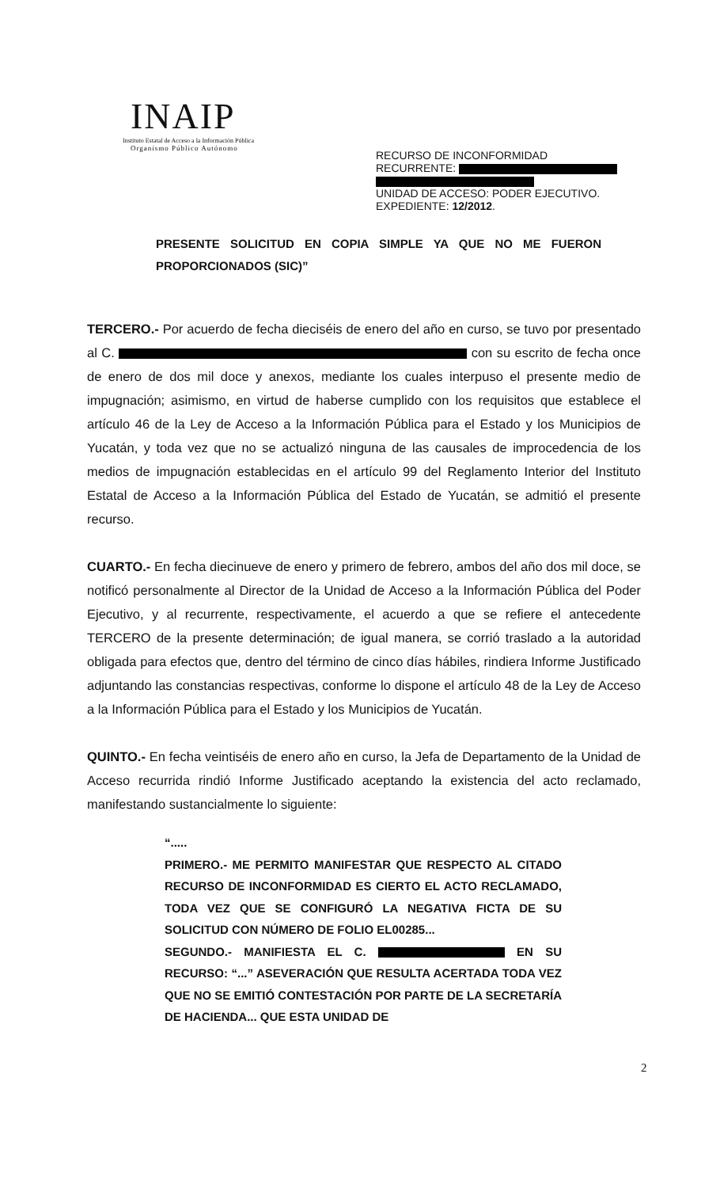INAIP
Instituto Estatal de Acceso a la Información Pública
Organismo Público Autónomo
RECURSO DE INCONFORMIDAD
RECURRENTE:
UNIDAD DE ACCESO: PODER EJECUTIVO.
EXPEDIENTE: 12/2012.
PRESENTE SOLICITUD EN COPIA SIMPLE YA QUE NO ME FUERON PROPORCIONADOS (SIC)”
TERCERO.- Por acuerdo de fecha dieciséis de enero del año en curso, se tuvo por presentado al C. con su escrito de fecha once de enero de dos mil doce y anexos, mediante los cuales interpuso el presente medio de impugnación; asimismo, en virtud de haberse cumplido con los requisitos que establece el artículo 46 de la Ley de Acceso a la Información Pública para el Estado y los Municipios de Yucatán, y toda vez que no se actualizó ninguna de las causales de improcedencia de los medios de impugnación establecidas en el artículo 99 del Reglamento Interior del Instituto Estatal de Acceso a la Información Pública del Estado de Yucatán, se admitió el presente recurso.
CUARTO.- En fecha diecinueve de enero y primero de febrero, ambos del año dos mil doce, se notificó personalmente al Director de la Unidad de Acceso a la Información Pública del Poder Ejecutivo, y al recurrente, respectivamente, el acuerdo a que se refiere el antecedente TERCERO de la presente determinación; de igual manera, se corrió traslado a la autoridad obligada para efectos que, dentro del término de cinco días hábiles, rindiera Informe Justificado adjuntando las constancias respectivas, conforme lo dispone el artículo 48 de la Ley de Acceso a la Información Pública para el Estado y los Municipios de Yucatán.
QUINTO.- En fecha veintiséis de enero año en curso, la Jefa de Departamento de la Unidad de Acceso recurrida rindió Informe Justificado aceptando la existencia del acto reclamado, manifestando sustancialmente lo siguiente:
“.....
PRIMERO.- ME PERMITO MANIFESTAR QUE RESPECTO AL CITADO RECURSO DE INCONFORMIDAD ES CIERTO EL ACTO RECLAMADO, TODA VEZ QUE SE CONFIGURÓ LA NEGATIVA FICTA DE SU SOLICITUD CON NÚMERO DE FOLIO EL00285...
SEGUNDO.- MANIFIESTA EL C. EN SU RECURSO: “...” ASEVERACIÓN QUE RESULTA ACERTADA TODA VEZ QUE NO SE EMITIÓ CONTESTACIÓN POR PARTE DE LA SECRETARÍA DE HACIENDA... QUE ESTA UNIDAD DE
2